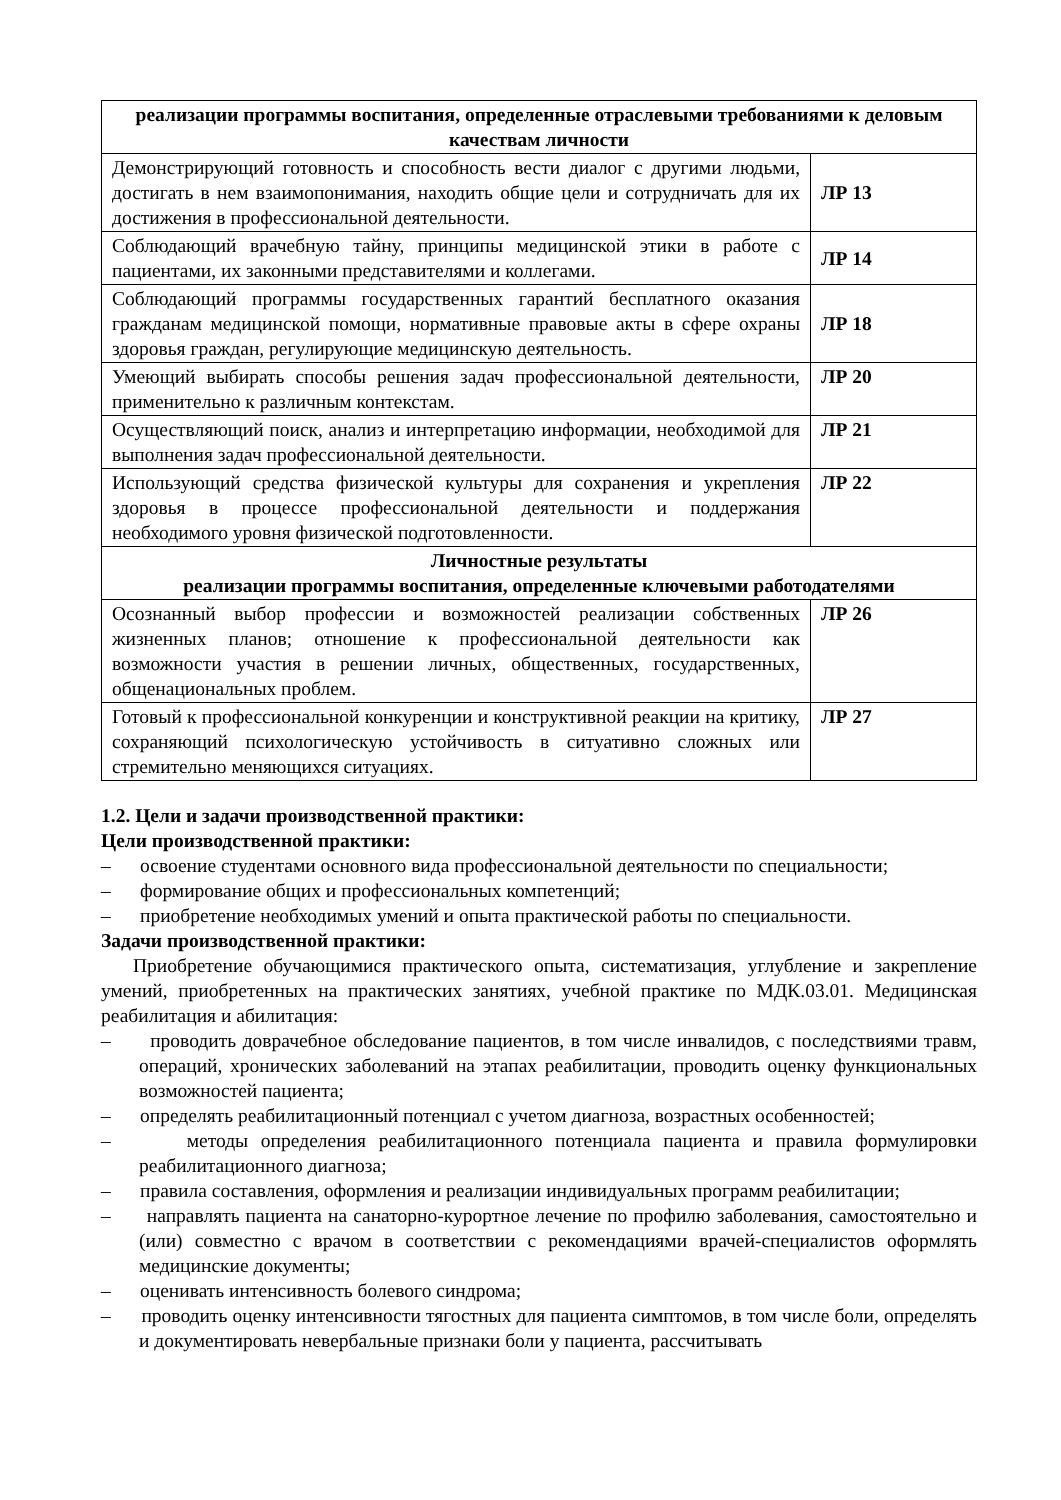| реализации программы воспитания, определенные отраслевыми требованиями к деловым качествам личности | |
| --- | --- |
| Демонстрирующий готовность и способность вести диалог с другими людьми, достигать в нем взаимопонимания, находить общие цели и сотрудничать для их достижения в профессиональной деятельности. | ЛР 13 |
| Соблюдающий врачебную тайну, принципы медицинской этики в работе с пациентами, их законными представителями и коллегами. | ЛР 14 |
| Соблюдающий программы государственных гарантий бесплатного оказания гражданам медицинской помощи, нормативные правовые акты в сфере охраны здоровья граждан, регулирующие медицинскую деятельность. | ЛР 18 |
| Умеющий выбирать способы решения задач профессиональной деятельности, применительно к различным контекстам. | ЛР 20 |
| Осуществляющий поиск, анализ и интерпретацию информации, необходимой для выполнения задач профессиональной деятельности. | ЛР 21 |
| Использующий средства физической культуры для сохранения и укрепления здоровья в процессе профессиональной деятельности и поддержания необходимого уровня физической подготовленности. | ЛР 22 |
| Личностные результаты реализации программы воспитания, определенные ключевыми работодателями | |
| Осознанный выбор профессии и возможностей реализации собственных жизненных планов; отношение к профессиональной деятельности как возможности участия в решении личных, общественных, государственных, общенациональных проблем. | ЛР 26 |
| Готовый к профессиональной конкуренции и конструктивной реакции на критику, сохраняющий психологическую устойчивость в ситуативно сложных или стремительно меняющихся ситуациях. | ЛР 27 |
1.2. Цели и задачи производственной практики:
Цели производственной практики:
– освоение студентами основного вида профессиональной деятельности по специальности;
– формирование общих и профессиональных компетенций;
– приобретение необходимых умений и опыта практической работы по специальности.
Задачи производственной практики:
Приобретение обучающимися практического опыта, систематизация, углубление и закрепление умений, приобретенных на практических занятиях, учебной практике по МДК.03.01. Медицинская реабилитация и абилитация:
– проводить доврачебное обследование пациентов, в том числе инвалидов, с последствиями травм, операций, хронических заболеваний на этапах реабилитации, проводить оценку функциональных возможностей пациента;
– определять реабилитационный потенциал с учетом диагноза, возрастных особенностей;
– методы определения реабилитационного потенциала пациента и правила формулировки реабилитационного диагноза;
– правила составления, оформления и реализации индивидуальных программ реабилитации;
– направлять пациента на санаторно-курортное лечение по профилю заболевания, самостоятельно и (или) совместно с врачом в соответствии с рекомендациями врачей-специалистов оформлять медицинские документы;
– оценивать интенсивность болевого синдрома;
– проводить оценку интенсивности тягостных для пациента симптомов, в том числе боли, определять и документировать невербальные признаки боли у пациента, рассчитывать